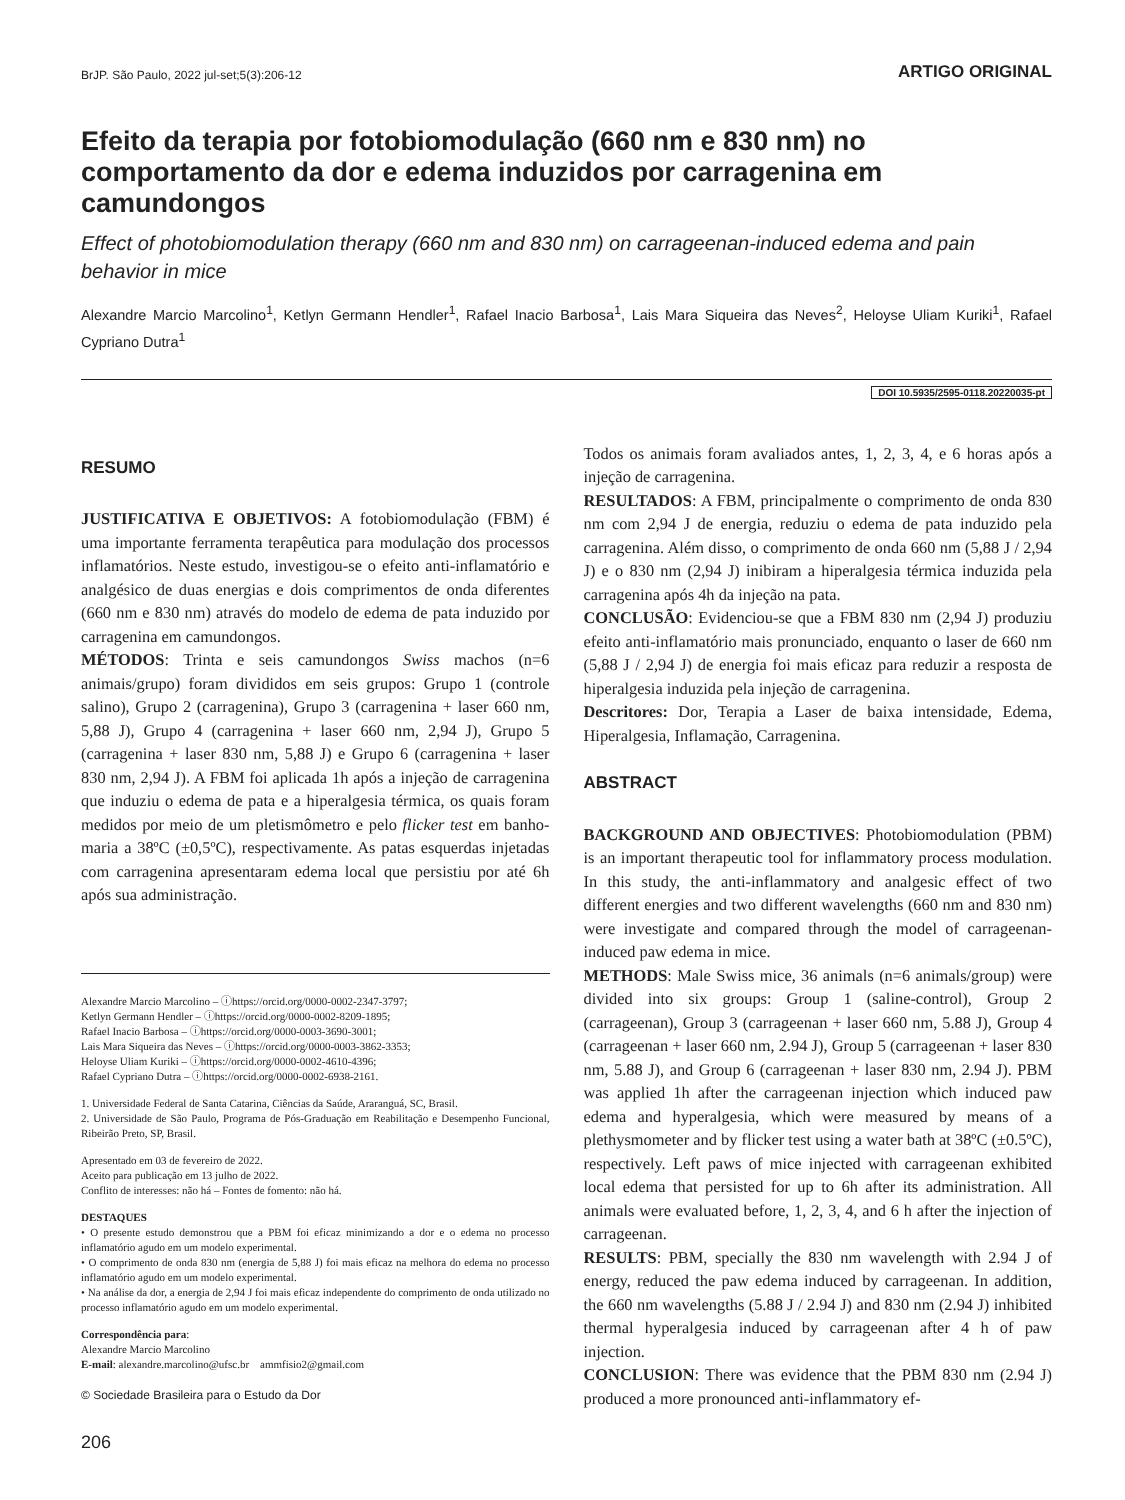BrJP. São Paulo, 2022 jul-set;5(3):206-12 ARTIGO ORIGINAL
Efeito da terapia por fotobiomodulação (660 nm e 830 nm) no comportamento da dor e edema induzidos por carragenina em camundongos
Effect of photobiomodulation therapy (660 nm and 830 nm) on carrageenan-induced edema and pain behavior in mice
Alexandre Marcio Marcolino<sup>1</sup>, Ketlyn Germann Hendler<sup>1</sup>, Rafael Inacio Barbosa<sup>1</sup>, Lais Mara Siqueira das Neves<sup>2</sup>, Heloyse Uliam Kuriki<sup>1</sup>, Rafael Cypriano Dutra<sup>1</sup>
DOI 10.5935/2595-0118.20220035-pt
RESUMO
JUSTIFICATIVA E OBJETIVOS: A fotobiomodulação (FBM) é uma importante ferramenta terapêutica para modulação dos processos inflamatórios. Neste estudo, investigou-se o efeito anti-inflamatório e analgésico de duas energias e dois comprimentos de onda diferentes (660 nm e 830 nm) através do modelo de edema de pata induzido por carragenina em camundongos.
MÉTODOS: Trinta e seis camundongos Swiss machos (n=6 animais/grupo) foram divididos em seis grupos: Grupo 1 (controle salino), Grupo 2 (carragenina), Grupo 3 (carragenina + laser 660 nm, 5,88 J), Grupo 4 (carragenina + laser 660 nm, 2,94 J), Grupo 5 (carragenina + laser 830 nm, 5,88 J) e Grupo 6 (carragenina + laser 830 nm, 2,94 J). A FBM foi aplicada 1h após a injeção de carragenina que induziu o edema de pata e a hiperalgesia térmica, os quais foram medidos por meio de um pletismômetro e pelo flicker test em banho-maria a 38ºC (±0,5ºC), respectivamente. As patas esquerdas injetadas com carragenina apresentaram edema local que persistiu por até 6h após sua administração.
Alexandre Marcio Marcolino – ⓘhttps://orcid.org/0000-0002-2347-3797;
Ketlyn Germann Hendler – ⓘhttps://orcid.org/0000-0002-8209-1895;
Rafael Inacio Barbosa – ⓘhttps://orcid.org/0000-0003-3690-3001;
Lais Mara Siqueira das Neves – ⓘhttps://orcid.org/0000-0003-3862-3353;
Heloyse Uliam Kuriki – ⓘhttps://orcid.org/0000-0002-4610-4396;
Rafael Cypriano Dutra – ⓘhttps://orcid.org/0000-0002-6938-2161.
1. Universidade Federal de Santa Catarina, Ciências da Saúde, Araranguá, SC, Brasil.
2. Universidade de São Paulo, Programa de Pós-Graduação em Reabilitação e Desempenho Funcional, Ribeirão Preto, SP, Brasil.
Apresentado em 03 de fevereiro de 2022.
Aceito para publicação em 13 julho de 2022.
Conflito de interesses: não há – Fontes de fomento: não há.
DESTAQUES
• O presente estudo demonstrou que a PBM foi eficaz minimizando a dor e o edema no processo inflamatório agudo em um modelo experimental.
• O comprimento de onda 830 nm (energia de 5,88 J) foi mais eficaz na melhora do edema no processo inflamatório agudo em um modelo experimental.
• Na análise da dor, a energia de 2,94 J foi mais eficaz independente do comprimento de onda utilizado no processo inflamatório agudo em um modelo experimental.
Correspondência para:
Alexandre Marcio Marcolino
E-mail: alexandre.marcolino@ufsc.br ammfisio2@gmail.com
© Sociedade Brasileira para o Estudo da Dor
206
Todos os animais foram avaliados antes, 1, 2, 3, 4, e 6 horas após a injeção de carragenina.
RESULTADOS: A FBM, principalmente o comprimento de onda 830 nm com 2,94 J de energia, reduziu o edema de pata induzido pela carragenina. Além disso, o comprimento de onda 660 nm (5,88 J / 2,94 J) e o 830 nm (2,94 J) inibiram a hiperalgesia térmica induzida pela carragenina após 4h da injeção na pata.
CONCLUSÃO: Evidenciou-se que a FBM 830 nm (2,94 J) produziu efeito anti-inflamatório mais pronunciado, enquanto o laser de 660 nm (5,88 J / 2,94 J) de energia foi mais eficaz para reduzir a resposta de hiperalgesia induzida pela injeção de carragenina.
Descritores: Dor, Terapia a Laser de baixa intensidade, Edema, Hiperalgesia, Inflamação, Carragenina.
ABSTRACT
BACKGROUND AND OBJECTIVES: Photobiomodulation (PBM) is an important therapeutic tool for inflammatory process modulation. In this study, the anti-inflammatory and analgesic effect of two different energies and two different wavelengths (660 nm and 830 nm) were investigate and compared through the model of carrageenan-induced paw edema in mice.
METHODS: Male Swiss mice, 36 animals (n=6 animals/group) were divided into six groups: Group 1 (saline-control), Group 2 (carrageenan), Group 3 (carrageenan + laser 660 nm, 5.88 J), Group 4 (carrageenan + laser 660 nm, 2.94 J), Group 5 (carrageenan + laser 830 nm, 5.88 J), and Group 6 (carrageenan + laser 830 nm, 2.94 J). PBM was applied 1h after the carrageenan injection which induced paw edema and hyperalgesia, which were measured by means of a plethysmometer and by flicker test using a water bath at 38ºC (±0.5ºC), respectively. Left paws of mice injected with carrageenan exhibited local edema that persisted for up to 6h after its administration. All animals were evaluated before, 1, 2, 3, 4, and 6 h after the injection of carrageenan.
RESULTS: PBM, specially the 830 nm wavelength with 2.94 J of energy, reduced the paw edema induced by carrageenan. In addition, the 660 nm wavelengths (5.88 J / 2.94 J) and 830 nm (2.94 J) inhibited thermal hyperalgesia induced by carrageenan after 4 h of paw injection.
CONCLUSION: There was evidence that the PBM 830 nm (2.94 J) produced a more pronounced anti-inflammatory ef-